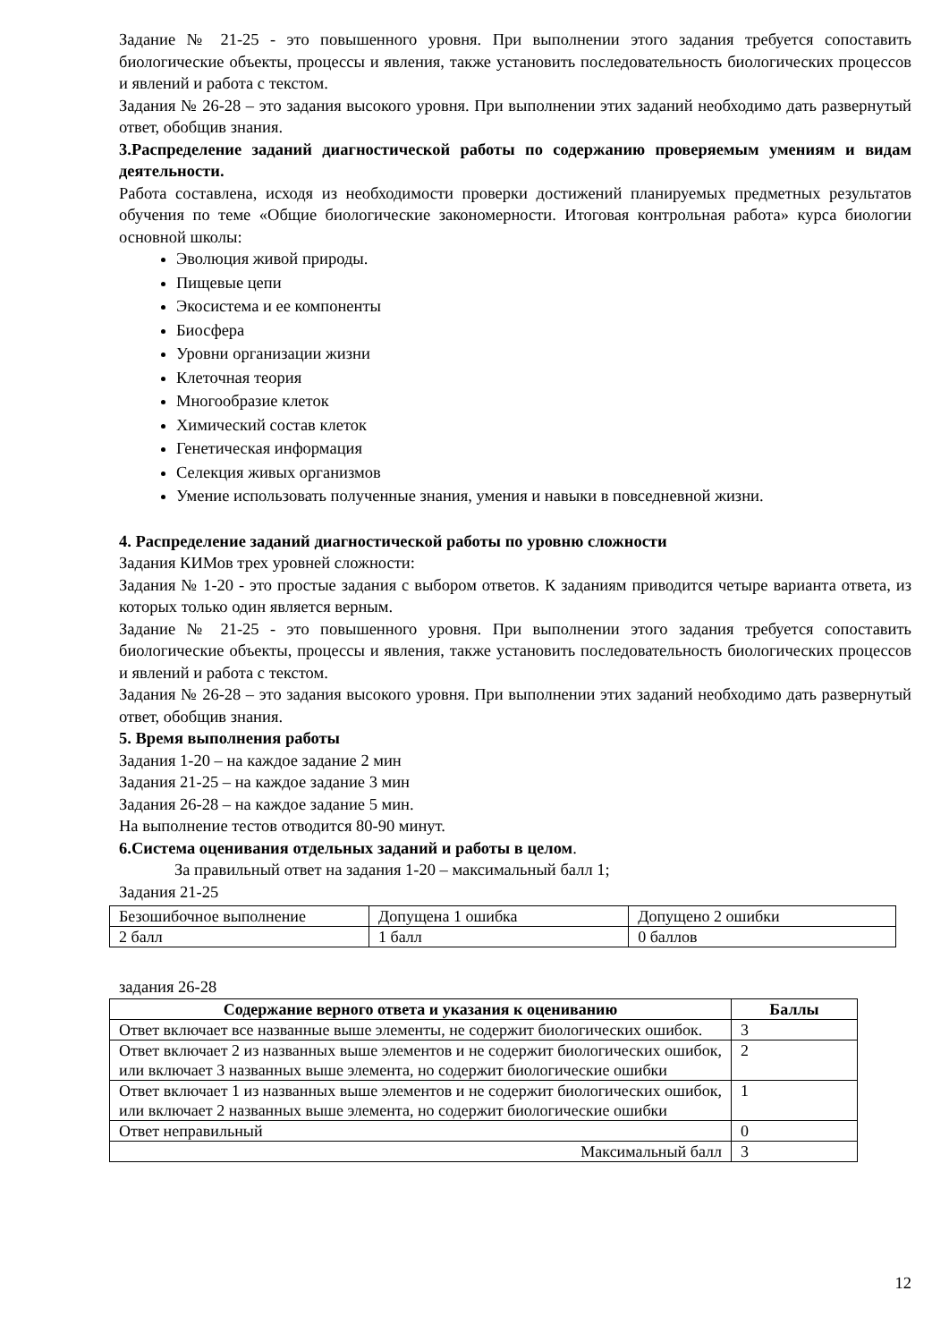Задание № 21-25 - это повышенного уровня. При выполнении этого задания требуется сопоставить биологические объекты, процессы и явления, также установить последовательность биологических процессов и явлений и работа с текстом.
Задания № 26-28 – это задания высокого уровня. При выполнении этих заданий необходимо дать развернутый ответ, обобщив знания.
3.Распределение заданий диагностической работы по содержанию проверяемым умениям и видам деятельности.
Работа составлена, исходя из необходимости проверки достижений планируемых предметных результатов обучения по теме «Общие биологические закономерности. Итоговая контрольная работа» курса биологии основной школы:
Эволюция живой природы.
Пищевые цепи
Экосистема и ее компоненты
Биосфера
Уровни организации жизни
Клеточная теория
Многообразие клеток
Химический состав клеток
Генетическая информация
Селекция живых организмов
Умение использовать полученные знания, умения и навыки в повседневной жизни.
4. Распределение заданий диагностической работы по уровню сложности
Задания КИМов трех уровней сложности:
Задания № 1-20 - это простые задания с выбором ответов. К заданиям приводится четыре варианта ответа, из которых только один является верным.
Задание № 21-25 - это повышенного уровня. При выполнении этого задания требуется сопоставить биологические объекты, процессы и явления, также установить последовательность биологических процессов и явлений и работа с текстом.
Задания № 26-28 – это задания высокого уровня. При выполнении этих заданий необходимо дать развернутый ответ, обобщив знания.
5. Время выполнения работы
Задания 1-20 – на каждое задание 2 мин
Задания 21-25 – на каждое задание 3 мин
Задания 26-28 – на каждое задание 5 мин.
На выполнение тестов отводится 80-90 минут.
6.Система оценивания отдельных заданий и работы в целом.
За правильный ответ на задания 1-20 – максимальный балл 1;
Задания 21-25
| Безошибочное выполнение | Допущена 1 ошибка | Допущено 2 ошибки |
| 2 балл | 1 балл | 0 баллов |
задания 26-28
| Содержание верного ответа и указания к оцениванию | Баллы |
| --- | --- |
| Ответ включает все названные выше элементы, не содержит биологических ошибок. | 3 |
| Ответ включает 2 из названных выше элементов и не содержит биологических ошибок, или включает 3 названных выше элемента, но содержит биологические ошибки | 2 |
| Ответ включает 1 из названных выше элементов и не содержит биологических ошибок, или включает 2 названных выше элемента, но содержит биологические ошибки | 1 |
| Ответ неправильный | 0 |
| Максимальный балл | 3 |
12